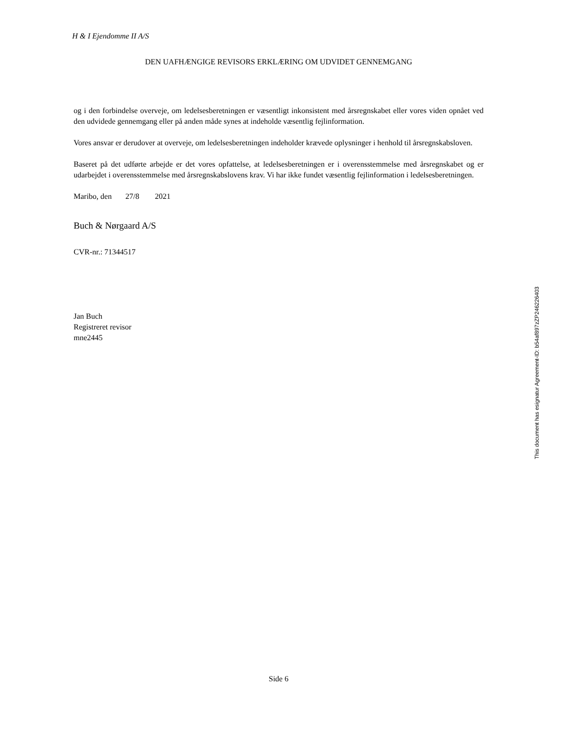H & I Ejendomme II A/S
DEN UAFHÆNGIGE REVISORS ERKLÆRING OM UDVIDET GENNEMGANG
og i den forbindelse overveje, om ledelsesberetningen er væsentligt inkonsistent med årsregnskabet eller vores viden opnået ved den udvidede gennemgang eller på anden måde synes at indeholde væsentlig fejlinformation.
Vores ansvar er derudover at overveje, om ledelsesberetningen indeholder krævede oplysninger i henhold til årsregnskabsloven.
Baseret på det udførte arbejde er det vores opfattelse, at ledelsesberetningen er i overensstemmelse med årsregnskabet og er udarbejdet i overensstemmelse med årsregnskabslovens krav. Vi har ikke fundet væsentlig fejlinformation i ledelsesberetningen.
Maribo, den 27/8 2021
Buch & Nørgaard A/S
CVR-nr.: 71344517
Jan Buch
Registreret revisor
mne2445
Side 6
This document has esignatur Agreement-ID: b54af897zZP246226403